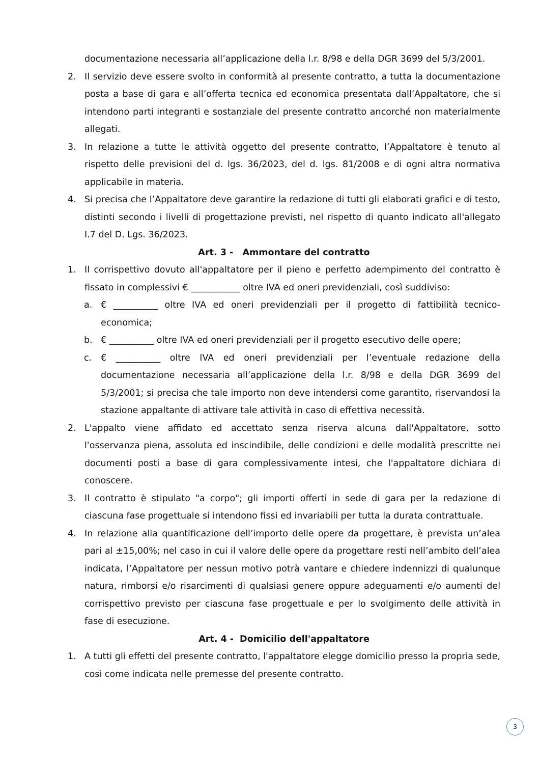documentazione necessaria all’applicazione della l.r. 8/98 e della DGR 3699 del 5/3/2001.
2. Il servizio deve essere svolto in conformità al presente contratto, a tutta la documentazione posta a base di gara e all’offerta tecnica ed economica presentata dall’Appaltatore, che si intendono parti integranti e sostanziale del presente contratto ancorché non materialmente allegati.
3. In relazione a tutte le attività oggetto del presente contratto, l’Appaltatore è tenuto al rispetto delle previsioni del d. lgs. 36/2023, del d. lgs. 81/2008 e di ogni altra normativa applicabile in materia.
4. Si precisa che l’Appaltatore deve garantire la redazione di tutti gli elaborati grafici e di testo, distinti secondo i livelli di progettazione previsti, nel rispetto di quanto indicato all'allegato I.7 del D. Lgs. 36/2023.
Art. 3 - Ammontare del contratto
1. Il corrispettivo dovuto all'appaltatore per il pieno e perfetto adempimento del contratto è fissato in complessivi € ___________ oltre IVA ed oneri previdenziali, così suddiviso:
a. € __________ oltre IVA ed oneri previdenziali per il progetto di fattibilità tecnico-economica;
b. € __________ oltre IVA ed oneri previdenziali per il progetto esecutivo delle opere;
c. € __________ oltre IVA ed oneri previdenziali per l’eventuale redazione della documentazione necessaria all’applicazione della l.r. 8/98 e della DGR 3699 del 5/3/2001; si precisa che tale importo non deve intendersi come garantito, riservandosi la stazione appaltante di attivare tale attività in caso di effettiva necessità.
2. L'appalto viene affidato ed accettato senza riserva alcuna dall'Appaltatore, sotto l'osservanza piena, assoluta ed inscindibile, delle condizioni e delle modalità prescritte nei documenti posti a base di gara complessivamente intesi, che l'appaltatore dichiara di conoscere.
3. Il contratto è stipulato "a corpo"; gli importi offerti in sede di gara per la redazione di ciascuna fase progettuale si intendono fissi ed invariabili per tutta la durata contrattuale.
4. In relazione alla quantificazione dell’importo delle opere da progettare, è prevista un’alea pari al ±15,00%; nel caso in cui il valore delle opere da progettare resti nell’ambito dell’alea indicata, l’Appaltatore per nessun motivo potrà vantare e chiedere indennizzi di qualunque natura, rimborsi e/o risarcimenti di qualsiasi genere oppure adeguamenti e/o aumenti del corrispettivo previsto per ciascuna fase progettuale e per lo svolgimento delle attività in fase di esecuzione.
Art. 4 - Domicilio dell'appaltatore
1. A tutti gli effetti del presente contratto, l'appaltatore elegge domicilio presso la propria sede, così come indicata nelle premesse del presente contratto.
3